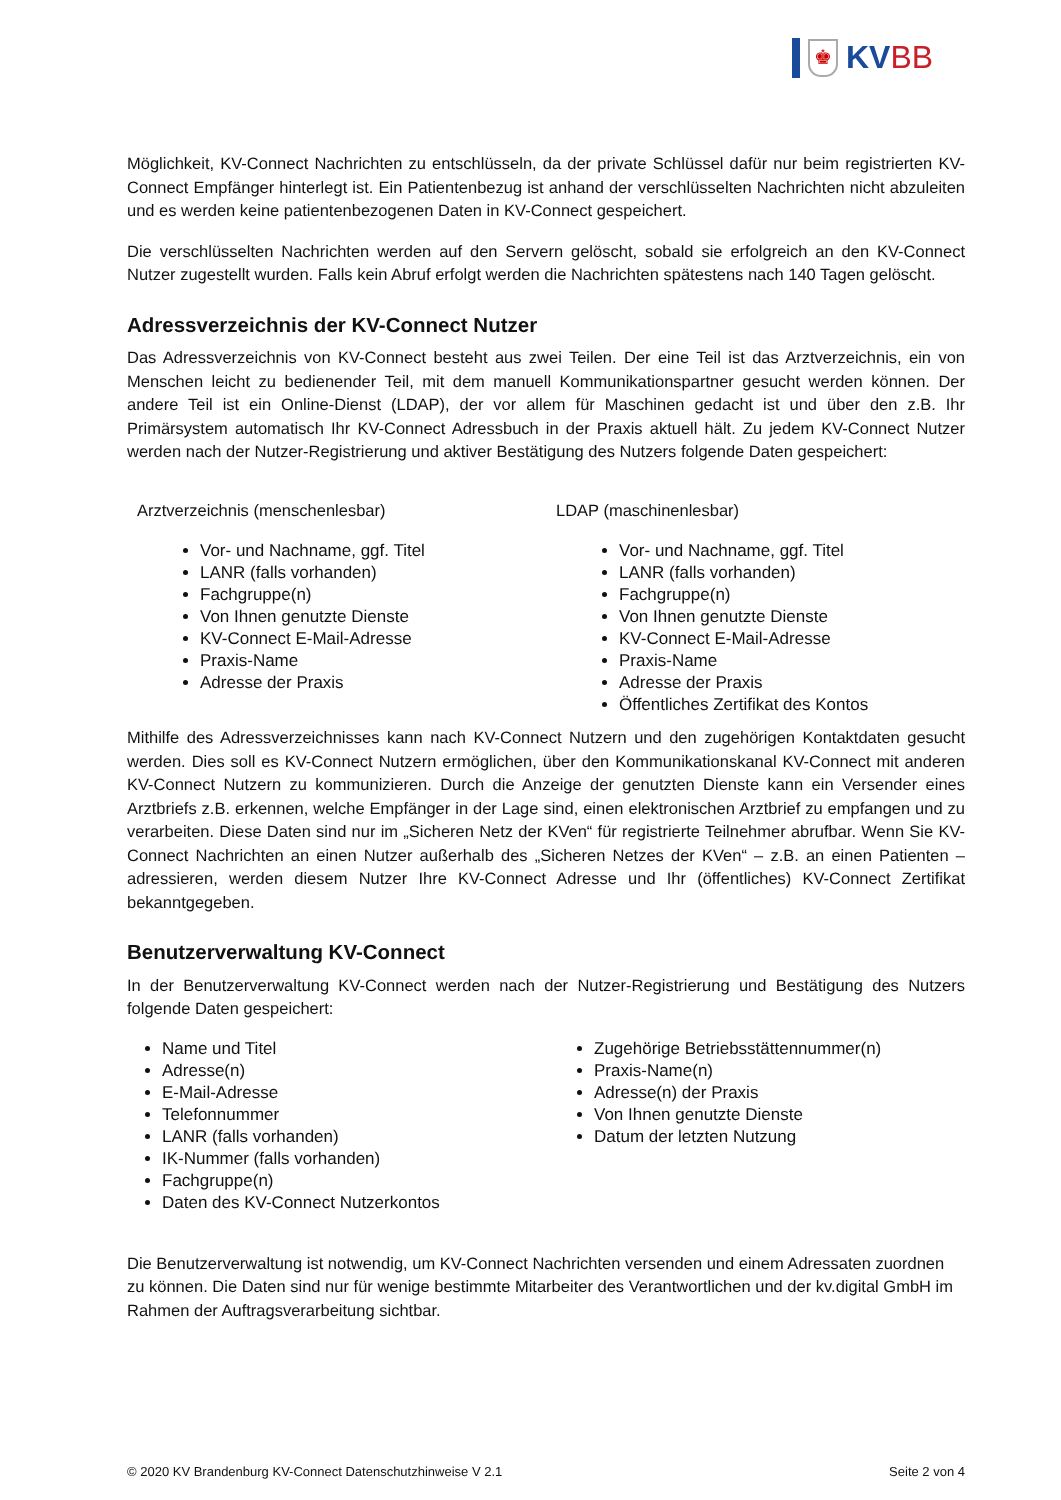♚
KVBB
Möglichkeit, KV-Connect Nachrichten zu entschlüsseln, da der private Schlüssel dafür nur beim registrierten KV-Connect Empfänger hinterlegt ist. Ein Patientenbezug ist anhand der verschlüsselten Nachrichten nicht abzuleiten und es werden keine patientenbezogenen Daten in KV-Connect gespeichert.
Die verschlüsselten Nachrichten werden auf den Servern gelöscht, sobald sie erfolgreich an den KV-Connect Nutzer zugestellt wurden. Falls kein Abruf erfolgt werden die Nachrichten spätestens nach 140 Tagen gelöscht.
Adressverzeichnis der KV-Connect Nutzer
Das Adressverzeichnis von KV-Connect besteht aus zwei Teilen. Der eine Teil ist das Arztverzeichnis, ein von Menschen leicht zu bedienender Teil, mit dem manuell Kommunikationspartner gesucht werden können. Der andere Teil ist ein Online-Dienst (LDAP), der vor allem für Maschinen gedacht ist und über den z.B. Ihr Primärsystem automatisch Ihr KV-Connect Adressbuch in der Praxis aktuell hält. Zu jedem KV-Connect Nutzer werden nach der Nutzer-Registrierung und aktiver Bestätigung des Nutzers folgende Daten gespeichert:
Arztverzeichnis (menschenlesbar)
Vor- und Nachname, ggf. Titel
LANR (falls vorhanden)
Fachgruppe(n)
Von Ihnen genutzte Dienste
KV-Connect E-Mail-Adresse
Praxis-Name
Adresse der Praxis
LDAP (maschinenlesbar)
Vor- und Nachname, ggf. Titel
LANR (falls vorhanden)
Fachgruppe(n)
Von Ihnen genutzte Dienste
KV-Connect E-Mail-Adresse
Praxis-Name
Adresse der Praxis
Öffentliches Zertifikat des Kontos
Mithilfe des Adressverzeichnisses kann nach KV-Connect Nutzern und den zugehörigen Kontaktdaten gesucht werden. Dies soll es KV-Connect Nutzern ermöglichen, über den Kommunikationskanal KV-Connect mit anderen KV-Connect Nutzern zu kommunizieren. Durch die Anzeige der genutzten Dienste kann ein Versender eines Arztbriefs z.B. erkennen, welche Empfänger in der Lage sind, einen elektronischen Arztbrief zu empfangen und zu verarbeiten. Diese Daten sind nur im „Sicheren Netz der KVen“ für registrierte Teilnehmer abrufbar. Wenn Sie KV-Connect Nachrichten an einen Nutzer außerhalb des „Sicheren Netzes der KVen“ – z.B. an einen Patienten – adressieren, werden diesem Nutzer Ihre KV-Connect Adresse und Ihr (öffentliches) KV-Connect Zertifikat bekanntgegeben.
Benutzerverwaltung KV-Connect
In der Benutzerverwaltung KV-Connect werden nach der Nutzer-Registrierung und Bestätigung des Nutzers folgende Daten gespeichert:
Name und Titel
Adresse(n)
E-Mail-Adresse
Telefonnummer
LANR (falls vorhanden)
IK-Nummer (falls vorhanden)
Fachgruppe(n)
Daten des KV-Connect Nutzerkontos
Zugehörige Betriebsstättennummer(n)
Praxis-Name(n)
Adresse(n) der Praxis
Von Ihnen genutzte Dienste
Datum der letzten Nutzung
Die Benutzerverwaltung ist notwendig, um KV-Connect Nachrichten versenden und einem Adressaten zuordnen zu können. Die Daten sind nur für wenige bestimmte Mitarbeiter des Verantwortlichen und der kv.digital GmbH im Rahmen der Auftragsverarbeitung sichtbar.
© 2020 KV Brandenburg KV-Connect Datenschutzhinweise V 2.1 Seite 2 von 4